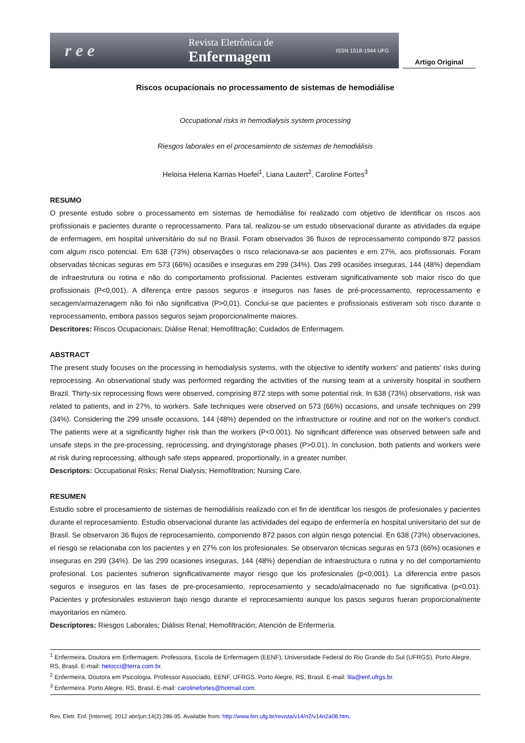r e e
Revista Eletrônica de
Enfermagem
ISSN 1518-1944 UFG
Artigo Original
Riscos ocupacionais no processamento de sistemas de hemodiálise
Occupational risks in hemodialysis system processing
Riesgos laborales en el procesamiento de sistemas de hemodiálisis
Heloisa Helena Karnas Hoefel<sup>1</sup>, Liana Lautert<sup>2</sup>, Caroline Fortes<sup>3</sup>
RESUMO
O presente estudo sobre o processamento em sistemas de hemodiálise foi realizado com objetivo de identificar os riscos aos profissionais e pacientes durante o reprocessamento. Para tal, realizou-se um estudo observacional durante as atividades da equipe de enfermagem, em hospital universitário do sul no Brasil. Foram observados 36 fluxos de reprocessamento compondo 872 passos com algum risco potencial. Em 638 (73%) observações o risco relacionava-se aos pacientes e em 27%, aos profissionais. Foram observadas técnicas seguras em 573 (66%) ocasiões e inseguras em 299 (34%). Das 299 ocasiões inseguras, 144 (48%) dependiam de infraestrutura ou rotina e não do comportamento profissional. Pacientes estiveram significativamente sob maior risco do que profissionais (P<0,001). A diferença entre passos seguros e inseguros nas fases de pré-processamento, reprocessamento e secagem/armazenagem não foi não significativa (P>0,01). Conclui-se que pacientes e profissionais estiveram sob risco durante o reprocessamento, embora passos seguros sejam proporcionalmente maiores.
Descritores: Riscos Ocupacionais; Diálise Renal; Hemofiltração; Cuidados de Enfermagem.
ABSTRACT
The present study focuses on the processing in hemodialysis systems, with the objective to identify workers' and patients' risks during reprocessing. An observational study was performed regarding the activities of the nursing team at a university hospital in southern Brazil. Thirty-six reprocessing flows were observed, comprising 872 steps with some potential risk. In 638 (73%) observations, risk was related to patients, and in 27%, to workers. Safe techniques were observed on 573 (66%) occasions, and unsafe techniques on 299 (34%). Considering the 299 unsafe occasions, 144 (48%) depended on the infrastructure or routine and not on the worker's conduct. The patients were at a significantly higher risk than the workers (P<0.001). No significant difference was observed between safe and unsafe steps in the pre-processing, reprocessing, and drying/storage phases (P>0.01). In conclusion, both patients and workers were at risk during reprocessing, although safe steps appeared, proportionally, in a greater number.
Descriptors: Occupational Risks; Renal Dialysis; Hemofiltration; Nursing Care.
RESUMEN
Estudio sobre el procesamiento de sistemas de hemodiálisis realizado con el fin de identificar los riesgos de profesionales y pacientes durante el reprocesamiento. Estudio observacional durante las actividades del equipo de enfermería en hospital universitario del sur de Brasil. Se observaron 36 flujos de reprocesamiento, componiendo 872 pasos con algún riesgo potencial. En 638 (73%) observaciones, el riesgo se relacionaba con los pacientes y en 27% con los profesionales. Se observaron técnicas seguras en 573 (66%) ocasiones e inseguras en 299 (34%). De las 299 ocasiones inseguras, 144 (48%) dependían de infraestructura o rutina y no del comportamiento profesional. Los pacientes sufrieron significativamente mayor riesgo que los profesionales (p<0,001). La diferencia entre pasos seguros e inseguros en las fases de pre-procesamiento, reprocesamiento y secado/almacenado no fue significativa (p<0,01). Pacientes y profesionales estuvieron bajo riesgo durante el reprocesamiento aunque los pasos seguros fueran proporcionalmente mayoritarios en número.
Descriptores: Riesgos Laborales; Diálisis Renal; Hemofiltración; Atención de Enfermería.
<sup>1</sup> Enfermeira, Doutora em Enfermagem. Professora, Escola de Enfermagem (EENF), Universidade Federal do Rio Grande do Sul (UFRGS). Porto Alegre, RS, Brasil. E-mail: helocci@terra.com.br.
<sup>2</sup> Enfermeira, Doutora em Psicologia. Professor Associado, EENF, UFRGS. Porto Alegre, RS, Brasil. E-mail: lila@enf.ufrgs.br.
<sup>3</sup> Enfermeira. Porto Alegre, RS, Brasil. E-mail: carolinefortes@hotmail.com.
Rev. Eletr. Enf. [Internet]. 2012 abr/jun;14(2):286-95. Available from: http://www.fen.ufg.br/revista/v14/n2/v14n2a08.htm.